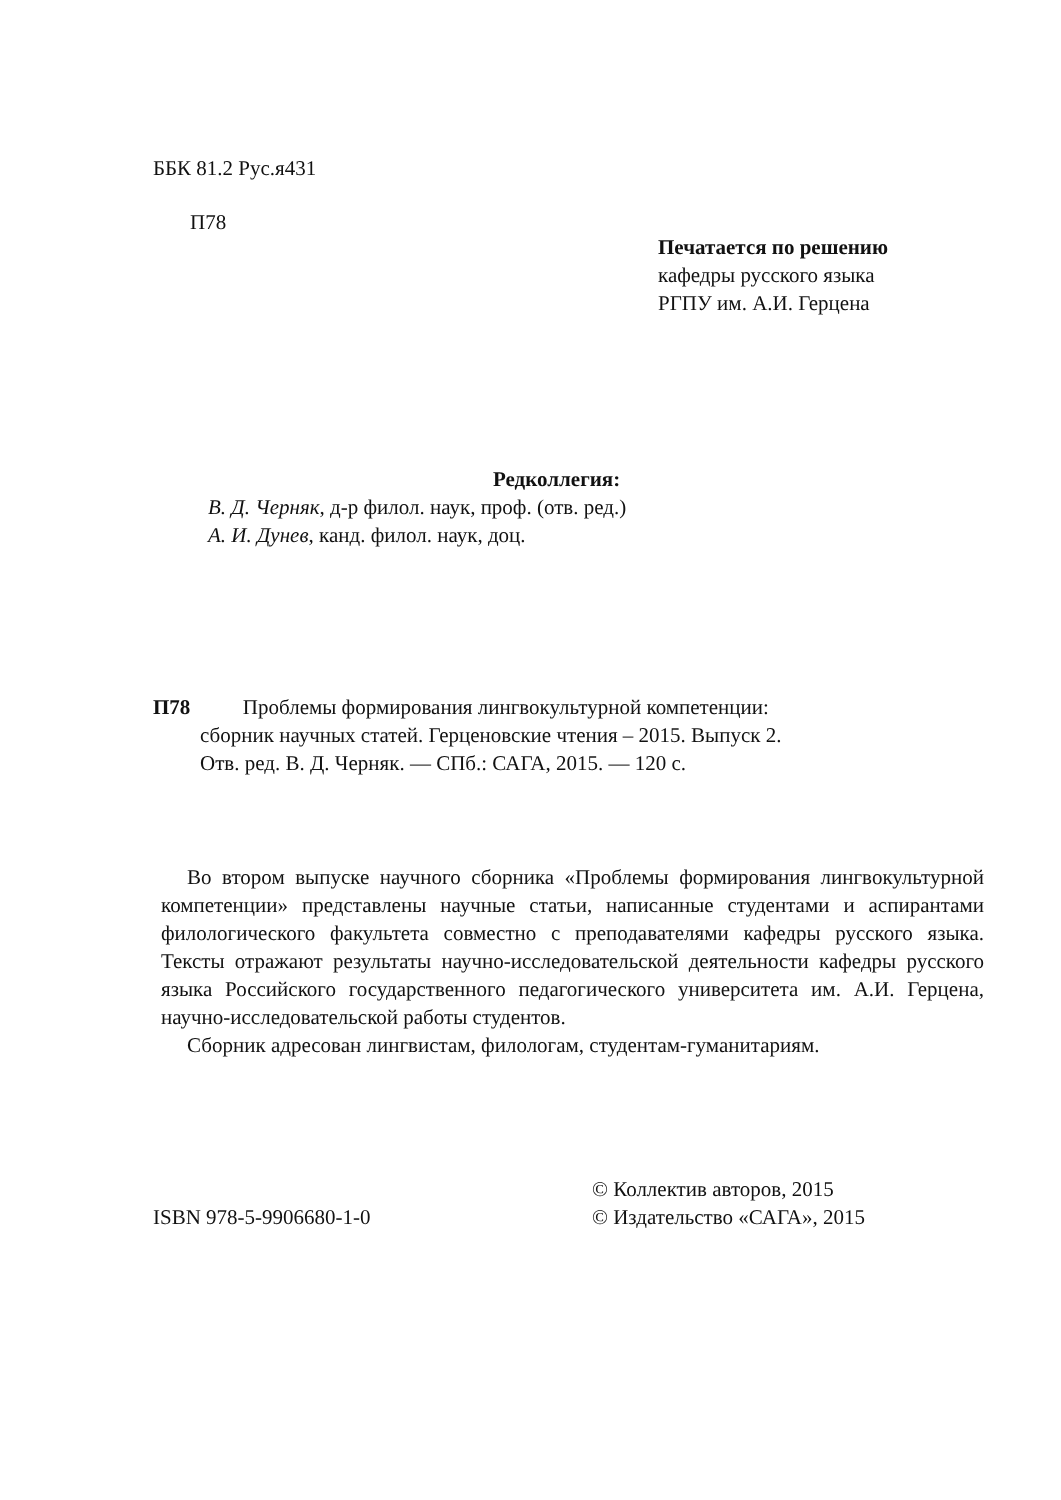ББК 81.2 Рус.я431
П78
Печатается по решению
кафедры русского языка
РГПУ им. А.И. Герцена
Редколлегия:
В. Д. Черняк, д-р филол. наук, проф. (отв. ред.)
А. И. Дунев, канд. филол. наук, доц.
П78 Проблемы формирования лингвокультурной компетенции:
сборник научных статей. Герценовские чтения – 2015. Выпуск 2.
Отв. ред. В. Д. Черняк. — СПб.: САГА, 2015. — 120 с.
Во втором выпуске научного сборника «Проблемы формирования лингвокультурной компетенции» представлены научные статьи, написанные студентами и аспирантами филологического факультета совместно с преподавателями кафедры русского языка. Тексты отражают результаты научно-исследовательской деятельности кафедры русского языка Российского государственного педагогического университета им. А.И. Герцена, научно-исследовательской работы студентов.
Сборник адресован лингвистам, филологам, студентам-гуманитариям.
© Коллектив авторов, 2015
ISBN 978-5-9906680-1-0 © Издательство «САГА», 2015